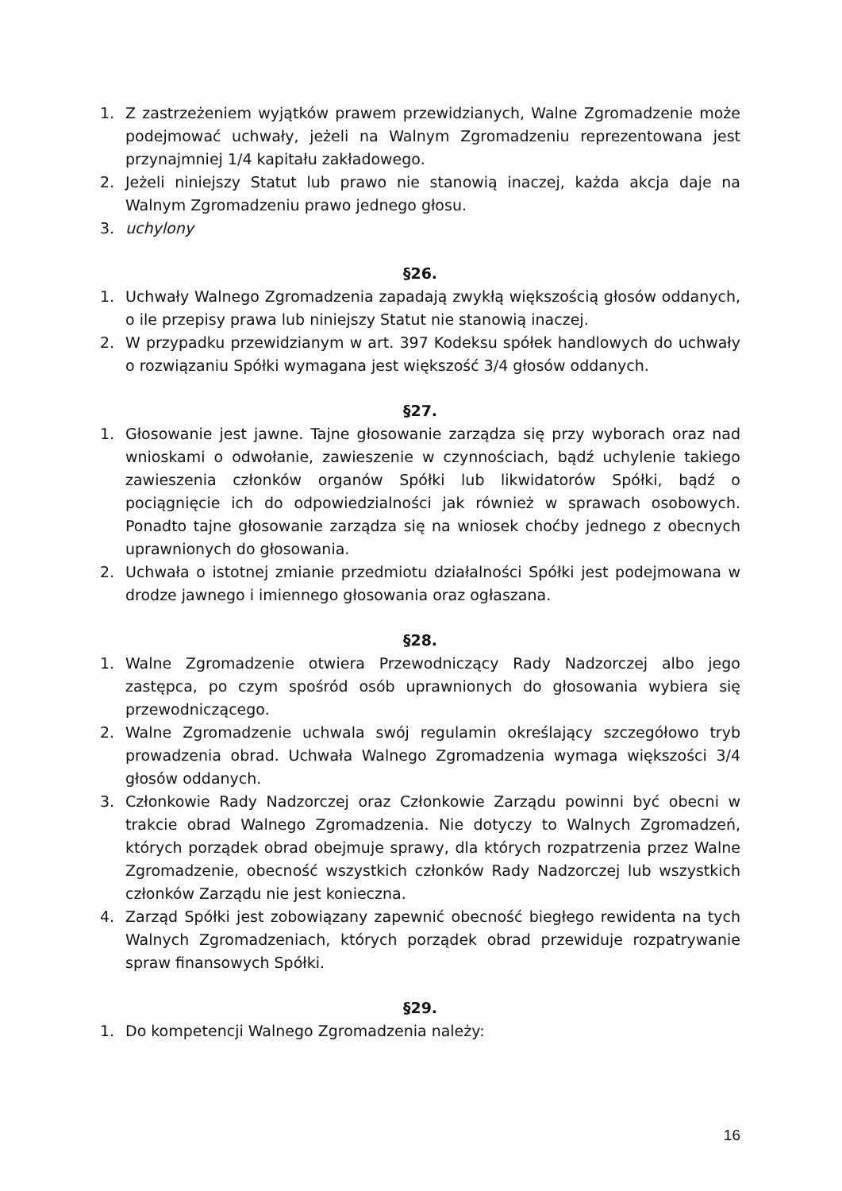1. Z zastrzeżeniem wyjątków prawem przewidzianych, Walne Zgromadzenie może podejmować uchwały, jeżeli na Walnym Zgromadzeniu reprezentowana jest przynajmniej 1/4 kapitału zakładowego.
2. Jeżeli niniejszy Statut lub prawo nie stanowią inaczej, każda akcja daje na Walnym Zgromadzeniu prawo jednego głosu.
3. uchylony
§26.
1. Uchwały Walnego Zgromadzenia zapadają zwykłą większością głosów oddanych, o ile przepisy prawa lub niniejszy Statut nie stanowią inaczej.
2. W przypadku przewidzianym w art. 397 Kodeksu spółek handlowych do uchwały o rozwiązaniu Spółki wymagana jest większość 3/4 głosów oddanych.
§27.
1. Głosowanie jest jawne. Tajne głosowanie zarządza się przy wyborach oraz nad wnioskami o odwołanie, zawieszenie w czynnościach, bądź uchylenie takiego zawieszenia członków organów Spółki lub likwidatorów Spółki, bądź o pociągnięcie ich do odpowiedzialności jak również w sprawach osobowych. Ponadto tajne głosowanie zarządza się na wniosek choćby jednego z obecnych uprawnionych do głosowania.
2. Uchwała o istotnej zmianie przedmiotu działalności Spółki jest podejmowana w drodze jawnego i imiennego głosowania oraz ogłaszana.
§28.
1. Walne Zgromadzenie otwiera Przewodniczący Rady Nadzorczej albo jego zastępca, po czym spośród osób uprawnionych do głosowania wybiera się przewodniczącego.
2. Walne Zgromadzenie uchwala swój regulamin określający szczegółowo tryb prowadzenia obrad. Uchwała Walnego Zgromadzenia wymaga większości 3/4 głosów oddanych.
3. Członkowie Rady Nadzorczej oraz Członkowie Zarządu powinni być obecni w trakcie obrad Walnego Zgromadzenia. Nie dotyczy to Walnych Zgromadzeń, których porządek obrad obejmuje sprawy, dla których rozpatrzenia przez Walne Zgromadzenie, obecność wszystkich członków Rady Nadzorczej lub wszystkich członków Zarządu nie jest konieczna.
4. Zarząd Spółki jest zobowiązany zapewnić obecność biegłego rewidenta na tych Walnych Zgromadzeniach, których porządek obrad przewiduje rozpatrywanie spraw finansowych Spółki.
§29.
1. Do kompetencji Walnego Zgromadzenia należy:
16